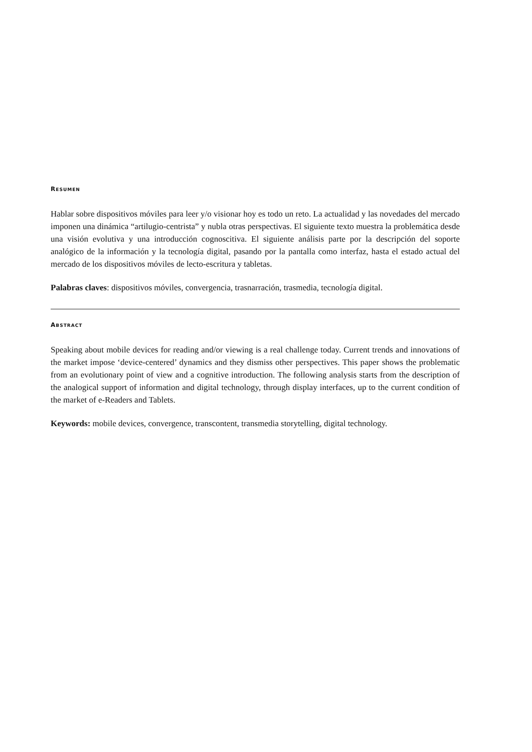RESUMEN
Hablar sobre dispositivos móviles para leer y/o visionar hoy es todo un reto. La actualidad y las novedades del mercado imponen una dinámica “artilugio-centrista” y nubla otras perspectivas. El siguiente texto muestra la problemática desde una visión evolutiva y una introducción cognoscitiva. El siguiente análisis parte por la descripción del soporte analógico de la información y la tecnología digital, pasando por la pantalla como interfaz, hasta el estado actual del mercado de los dispositivos móviles de lecto-escritura y tabletas.
Palabras claves: dispositivos móviles, convergencia, trasnarración, trasmedia, tecnología digital.
ABSTRACT
Speaking about mobile devices for reading and/or viewing is a real challenge today. Current trends and innovations of the market impose ‘device-centered’ dynamics and they dismiss other perspectives. This paper shows the problematic from an evolutionary point of view and a cognitive introduction. The following analysis starts from the description of the analogical support of information and digital technology, through display interfaces, up to the current condition of the market of e-Readers and Tablets.
Keywords: mobile devices, convergence, transcontent, transmedia storytelling, digital technology.